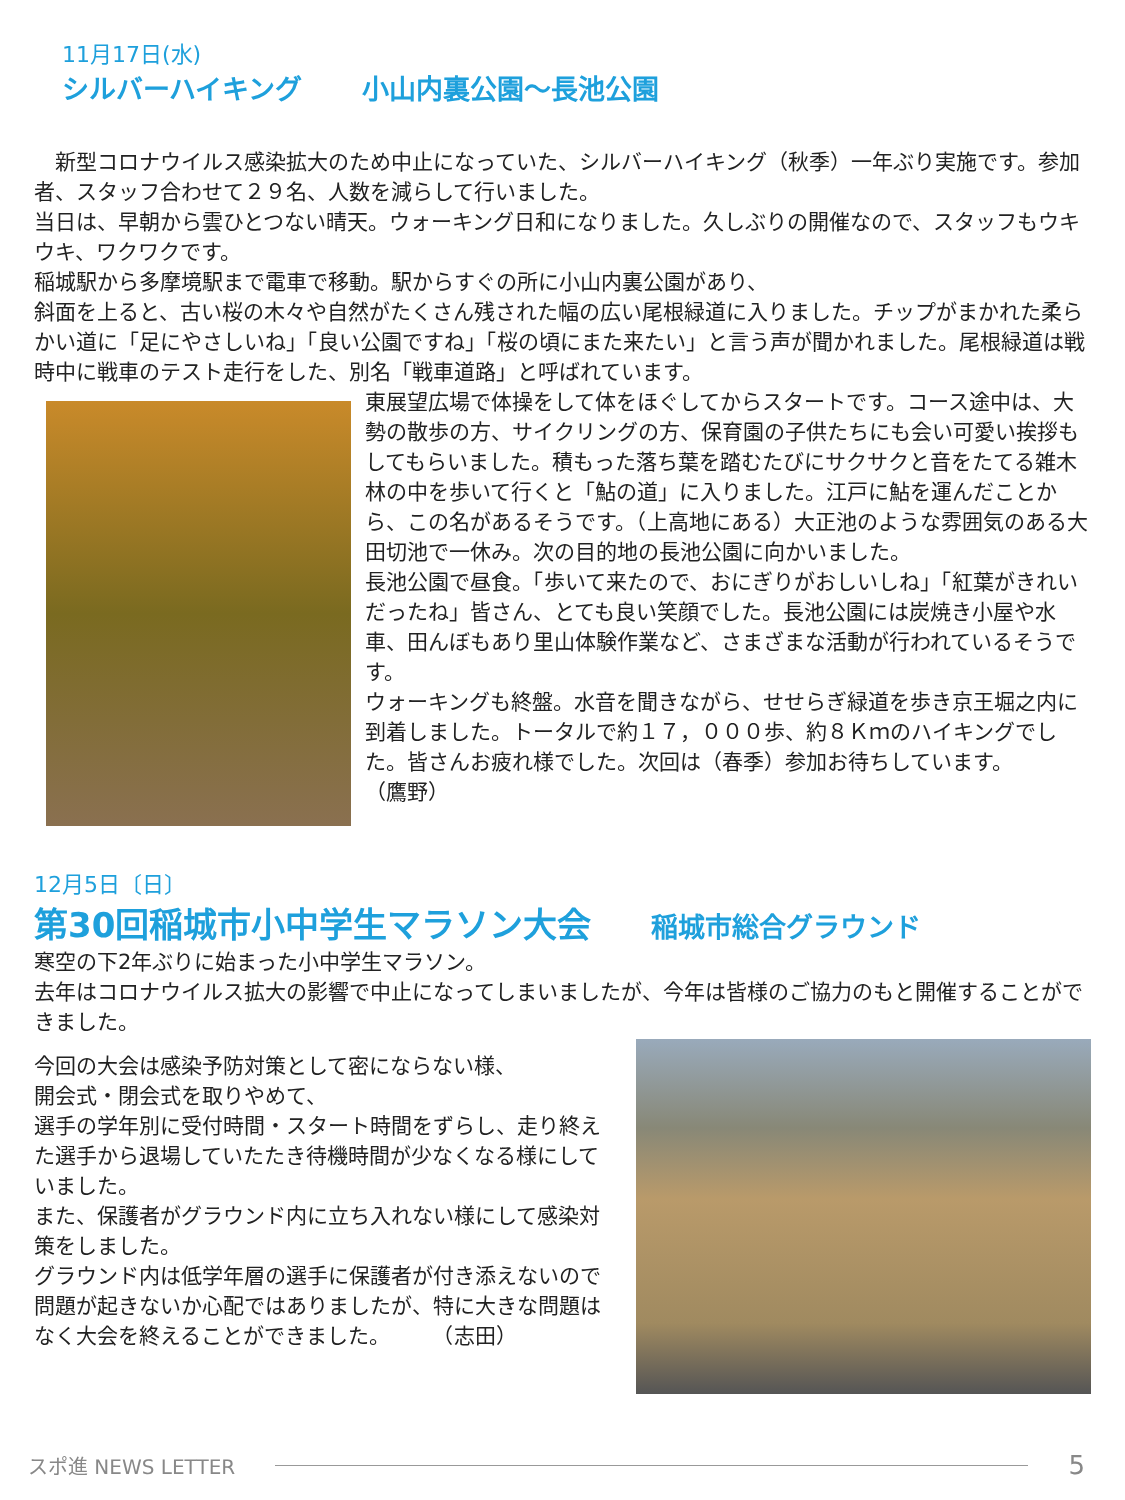11月17日(水)
シルバーハイキング 小山内裏公園～長池公園
　新型コロナウイルス感染拡大のため中止になっていた、シルバーハイキング（秋季）一年ぶり実施です。参加者、スタッフ合わせて２９名、人数を減らして行いました。
当日は、早朝から雲ひとつない晴天。ウォーキング日和になりました。久しぶりの開催なので、スタッフもウキウキ、ワクワクです。
稲城駅から多摩境駅まで電車で移動。駅からすぐの所に小山内裏公園があり、
斜面を上ると、古い桜の木々や自然がたくさん残された幅の広い尾根緑道に入りました。チップがまかれた柔らかい道に「足にやさしいね」「良い公園ですね」「桜の頃にまた来たい」と言う声が聞かれました。尾根緑道は戦時中に戦車のテスト走行をした、別名「戦車道路」と呼ばれています。
東展望広場で体操をして体をほぐしてからスタートです。コース途中は、大勢の散歩の方、サイクリングの方、保育園の子供たちにも会い可愛い挨拶もしてもらいました。積もった落ち葉を踏むたびにサクサクと音をたてる雑木林の中を歩いて行くと「鮎の道」に入りました。江戸に鮎を運んだことから、この名があるそうです。（上高地にある）大正池のような雰囲気のある大田切池で一休み。次の目的地の長池公園に向かいました。
長池公園で昼食。「歩いて来たので、おにぎりがおしいしね」「紅葉がきれいだったね」皆さん、とても良い笑顔でした。長池公園には炭焼き小屋や水車、田んぼもあり里山体験作業など、さまざまな活動が行われているそうです。
ウォーキングも終盤。水音を聞きながら、せせらぎ緑道を歩き京王堀之内に到着しました。トータルで約１７，０００歩、約８Ｋｍのハイキングでした。皆さんお疲れ様でした。次回は（春季）参加お待ちしています。　　　　　　（鷹野）
12月5日〔日〕
第30回稲城市小中学生マラソン大会 稲城市総合グラウンド
寒空の下2年ぶりに始まった小中学生マラソン。
去年はコロナウイルス拡大の影響で中止になってしまいましたが、今年は皆様のご協力のもと開催することができました。
今回の大会は感染予防対策として密にならない様、
開会式・閉会式を取りやめて、
選手の学年別に受付時間・スタート時間をずらし、走り終えた選手から退場していたたき待機時間が少なくなる様にしていました。
また、保護者がグラウンド内に立ち入れない様にして感染対策をしました。
グラウンド内は低学年層の選手に保護者が付き添えないので問題が起きないか心配ではありましたが、特に大きな問題はなく大会を終えることができました。　　　（志田）
スポ進 NEWS LETTER 5